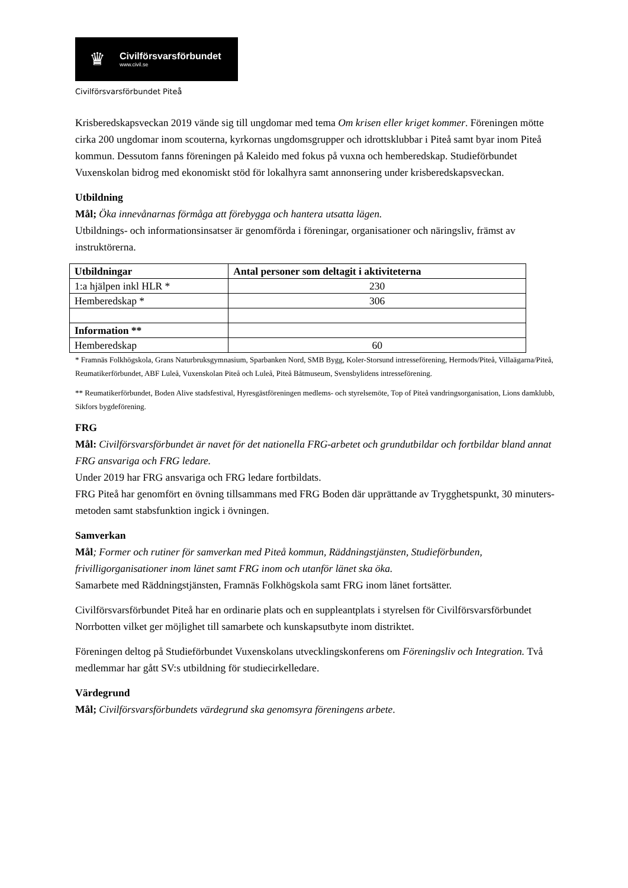♛
Civilförsvarsförbundet
www.civil.se
Civilförsvarsförbundet Piteå
Krisberedskapsveckan 2019 vände sig till ungdomar med tema Om krisen eller kriget kommer. Föreningen mötte cirka 200 ungdomar inom scouterna, kyrkornas ungdomsgrupper och idrottsklubbar i Piteå samt byar inom Piteå kommun. Dessutom fanns föreningen på Kaleido med fokus på vuxna och hemberedskap. Studieförbundet Vuxenskolan bidrog med ekonomiskt stöd för lokalhyra samt annonsering under krisberedskapsveckan.
Utbildning
Mål; Öka innevånarnas förmåga att förebygga och hantera utsatta lägen.
Utbildnings- och informationsinsatser är genomförda i föreningar, organisationer och näringsliv, främst av instruktörerna.
| Utbildningar | Antal personer som deltagit i aktiviteterna |
| --- | --- |
| 1:a hjälpen inkl HLR * | 230 |
| Hemberedskap * | 306 |
| Information ** | |
| Hemberedskap | 60 |
* Framnäs Folkhögskola, Grans Naturbruksgymnasium, Sparbanken Nord, SMB Bygg, Koler-Storsund intresseförening, Hermods/Piteå, Villaägarna/Piteå, Reumatikerförbundet, ABF Luleå, Vuxenskolan Piteå och Luleå, Piteå Båtmuseum, Svensbylidens intresseförening.
** Reumatikerförbundet, Boden Alive stadsfestival, Hyresgästföreningen medlems- och styrelsemöte, Top of Piteå vandringsorganisation, Lions damklubb, Sikfors bygdeförening.
FRG
Mål: Civilförsvarsförbundet är navet för det nationella FRG-arbetet och grundutbildar och fortbildar bland annat FRG ansvariga och FRG ledare.
Under 2019 har FRG ansvariga och FRG ledare fortbildats.
FRG Piteå har genomfört en övning tillsammans med FRG Boden där upprättande av Trygghetspunkt, 30 minuters-metoden samt stabsfunktion ingick i övningen.
Samverkan
Mål; Former och rutiner för samverkan med Piteå kommun, Räddningstjänsten, Studieförbunden, frivilligorganisationer inom länet samt FRG inom och utanför länet ska öka.
Samarbete med Räddningstjänsten, Framnäs Folkhögskola samt FRG inom länet fortsätter.
Civilförsvarsförbundet Piteå har en ordinarie plats och en suppleantplats i styrelsen för Civilförsvarsförbundet Norrbotten vilket ger möjlighet till samarbete och kunskapsutbyte inom distriktet.
Föreningen deltog på Studieförbundet Vuxenskolans utvecklingskonferens om Föreningsliv och Integration. Två medlemmar har gått SV:s utbildning för studiecirkelledare.
Värdegrund
Mål; Civilförsvarsförbundets värdegrund ska genomsyra föreningens arbete.